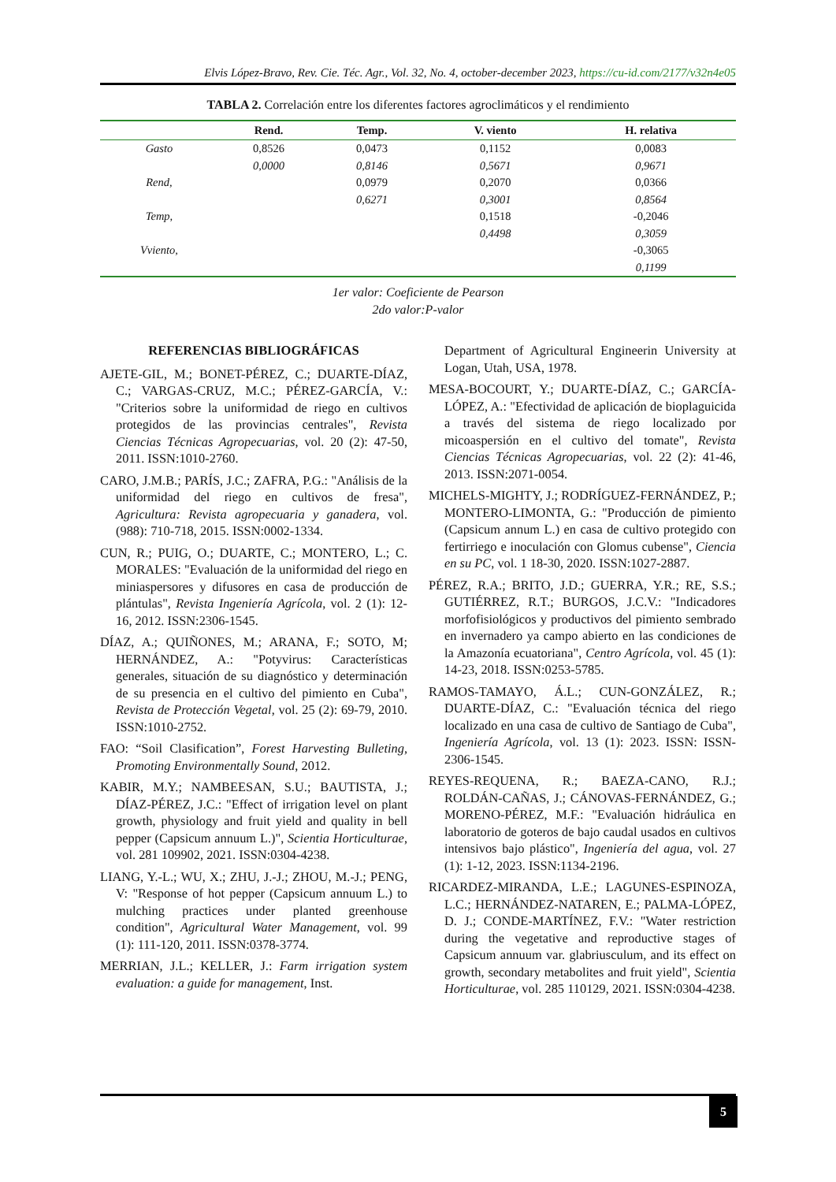Elvis López-Bravo, Rev. Cie. Téc. Agr., Vol. 32, No. 4, october-december 2023, https://cu-id.com/2177/v32n4e05
TABLA 2. Correlación entre los diferentes factores agroclimáticos y el rendimiento
| | Rend. | Temp. | V. viento | H. relativa |
| --- | --- | --- | --- | --- |
| Gasto | 0,8526 | 0,0473 | 0,1152 | 0,0083 |
| | 0,0000 | 0,8146 | 0,5671 | 0,9671 |
| Rend, | | 0,0979 | 0,2070 | 0,0366 |
| | | 0,6271 | 0,3001 | 0,8564 |
| Temp, | | | 0,1518 | -0,2046 |
| | | | 0,4498 | 0,3059 |
| Vviento, | | | | -0,3065 |
| | | | | 0,1199 |
1er valor: Coeficiente de Pearson
2do valor:P-valor
REFERENCIAS BIBLIOGRÁFICAS
AJETE-GIL, M.; BONET-PÉREZ, C.; DUARTE-DÍAZ, C.; VARGAS-CRUZ, M.C.; PÉREZ-GARCÍA, V.: "Criterios sobre la uniformidad de riego en cultivos protegidos de las provincias centrales", Revista Ciencias Técnicas Agropecuarias, vol. 20 (2): 47-50, 2011. ISSN:1010-2760.
CARO, J.M.B.; PARÍS, J.C.; ZAFRA, P.G.: "Análisis de la uniformidad del riego en cultivos de fresa", Agricultura: Revista agropecuaria y ganadera, vol. (988): 710-718, 2015. ISSN:0002-1334.
CUN, R.; PUIG, O.; DUARTE, C.; MONTERO, L.; C. MORALES: "Evaluación de la uniformidad del riego en miniaspersores y difusores en casa de producción de plántulas", Revista Ingeniería Agrícola, vol. 2 (1): 12-16, 2012. ISSN:2306-1545.
DÍAZ, A.; QUIÑONES, M.; ARANA, F.; SOTO, M; HERNÁNDEZ, A.: "Potyvirus: Características generales, situación de su diagnóstico y determinación de su presencia en el cultivo del pimiento en Cuba", Revista de Protección Vegetal, vol. 25 (2): 69-79, 2010. ISSN:1010-2752.
FAO: “Soil Clasification”, Forest Harvesting Bulleting, Promoting Environmentally Sound, 2012.
KABIR, M.Y.; NAMBEESAN, S.U.; BAUTISTA, J.; DÍAZ-PÉREZ, J.C.: "Effect of irrigation level on plant growth, physiology and fruit yield and quality in bell pepper (Capsicum annuum L.)", Scientia Horticulturae, vol. 281 109902, 2021. ISSN:0304-4238.
LIANG, Y.-L.; WU, X.; ZHU, J.-J.; ZHOU, M.-J.; PENG, V: "Response of hot pepper (Capsicum annuum L.) to mulching practices under planted greenhouse condition", Agricultural Water Management, vol. 99 (1): 111-120, 2011. ISSN:0378-3774.
MERRIAN, J.L.; KELLER, J.: Farm irrigation system evaluation: a guide for management, Inst.
Department of Agricultural Engineerin University at Logan, Utah, USA, 1978.
MESA-BOCOURT, Y.; DUARTE-DÍAZ, C.; GARCÍA-LÓPEZ, A.: "Efectividad de aplicación de bioplaguicida a través del sistema de riego localizado por micoaspersión en el cultivo del tomate", Revista Ciencias Técnicas Agropecuarias, vol. 22 (2): 41-46, 2013. ISSN:2071-0054.
MICHELS-MIGHTY, J.; RODRÍGUEZ-FERNÁNDEZ, P.; MONTERO-LIMONTA, G.: "Producción de pimiento (Capsicum annum L.) en casa de cultivo protegido con fertirriego e inoculación con Glomus cubense", Ciencia en su PC, vol. 1 18-30, 2020. ISSN:1027-2887.
PÉREZ, R.A.; BRITO, J.D.; GUERRA, Y.R.; RE, S.S.; GUTIÉRREZ, R.T.; BURGOS, J.C.V.: "Indicadores morfofisiológicos y productivos del pimiento sembrado en invernadero ya campo abierto en las condiciones de la Amazonía ecuatoriana", Centro Agrícola, vol. 45 (1): 14-23, 2018. ISSN:0253-5785.
RAMOS-TAMAYO, Á.L.; CUN-GONZÁLEZ, R.; DUARTE-DÍAZ, C.: "Evaluación técnica del riego localizado en una casa de cultivo de Santiago de Cuba", Ingeniería Agrícola, vol. 13 (1): 2023. ISSN: ISSN-2306-1545.
REYES-REQUENA, R.; BAEZA-CANO, R.J.; ROLDÁN-CAÑAS, J.; CÁNOVAS-FERNÁNDEZ, G.; MORENO-PÉREZ, M.F.: "Evaluación hidráulica en laboratorio de goteros de bajo caudal usados en cultivos intensivos bajo plástico", Ingeniería del agua, vol. 27 (1): 1-12, 2023. ISSN:1134-2196.
RICARDEZ-MIRANDA, L.E.; LAGUNES-ESPINOZA, L.C.; HERNÁNDEZ-NATAREN, E.; PALMA-LÓPEZ, D. J.; CONDE-MARTÍNEZ, F.V.: "Water restriction during the vegetative and reproductive stages of Capsicum annuum var. glabriusculum, and its effect on growth, secondary metabolites and fruit yield", Scientia Horticulturae, vol. 285 110129, 2021. ISSN:0304-4238.
5